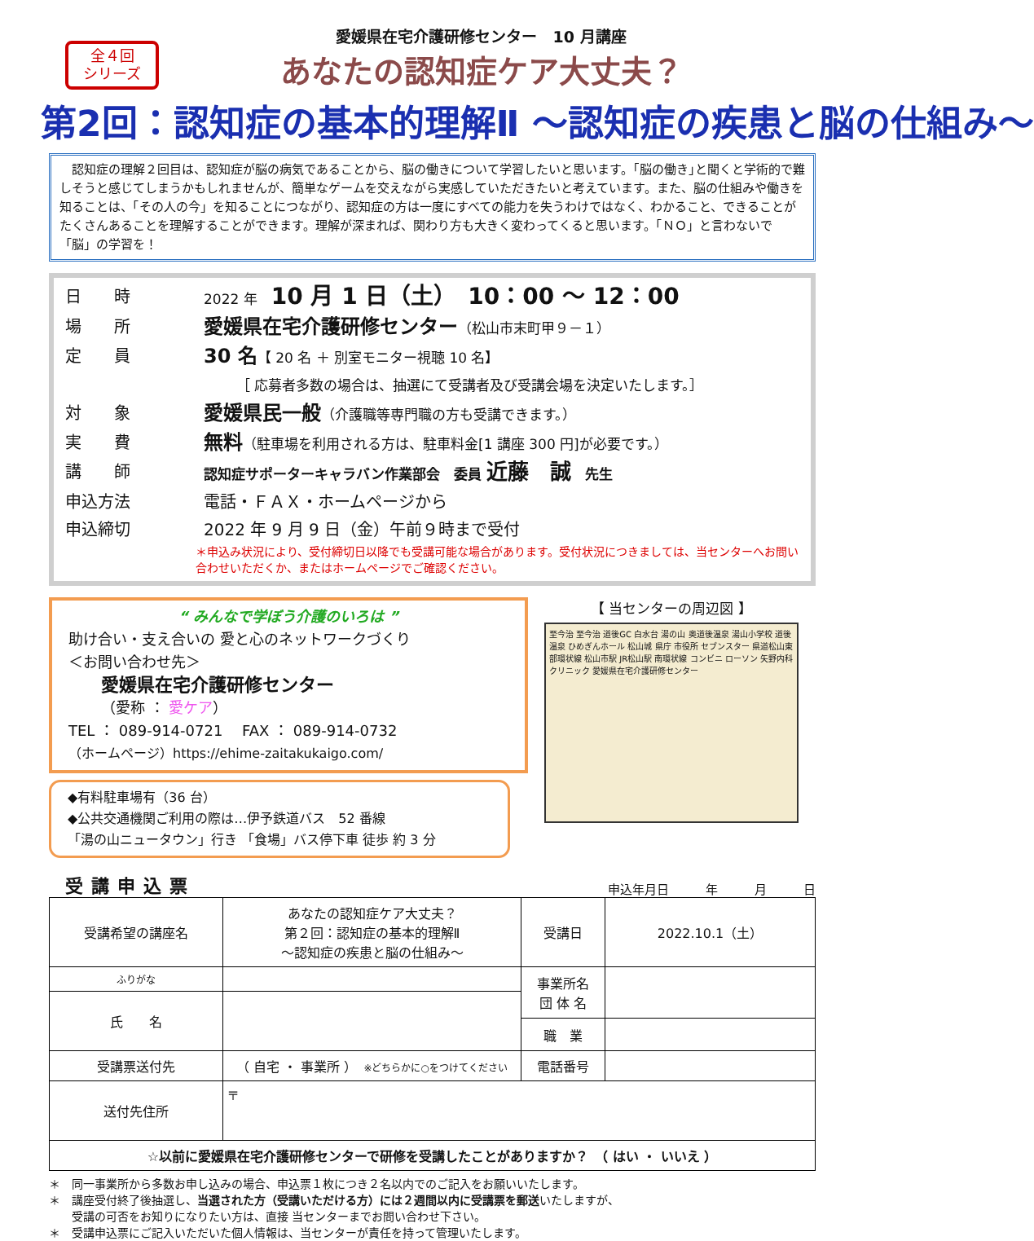全４回
シリーズ
愛媛県在宅介護研修センター　10 月講座
あなたの認知症ケア大丈夫？
第2回：認知症の基本的理解Ⅱ ～認知症の疾患と脳の仕組み～
　認知症の理解２回目は、認知症が脳の病気であることから、脳の働きについて学習したいと思います。｢脳の働き｣と聞くと学術的で難しそうと感じてしまうかもしれませんが、簡単なゲームを交えながら実感していただきたいと考えています。また、脳の仕組みや働きを知ることは、「その人の今」を知ることにつながり、認知症の方は一度にすべての能力を失うわけではなく、わかること、できることがたくさんあることを理解することができます。理解が深まれば、関わり方も大きく変わってくると思います。「ＮＯ」と言わないで「脳」の学習を！
日　　時 2022 年　10 月 1 日（土）　10：00 ～ 12：00
場　　所 愛媛県在宅介護研修センター（松山市末町甲９－１）
定　　員 30 名【 20 名 ＋ 別室モニター視聴 10 名】
［ 応募者多数の場合は、抽選にて受講者及び受講会場を決定いたします。］
対　　象 愛媛県民一般（介護職等専門職の方も受講できます。）
実　　費 無料（駐車場を利用される方は、駐車料金[1 講座 300 円]が必要です。）
講　　師 認知症サポーターキャラバン作業部会　委員 近藤　誠　先生
申込方法 電話・ＦＡＸ・ホームページから
申込締切 2022 年 9 月 9 日（金）午前９時まで受付
＊申込み状況により、受付締切日以降でも受講可能な場合があります。受付状況につきましては、当センターへお問い合わせいただくか、またはホームページでご確認ください。
“ みんなで学ぼう介護のいろは ”
助け合い・支え合いの 愛と心のネットワークづくり
＜お問い合わせ先＞
愛媛県在宅介護研修センター
（愛称 ： 愛ケア）
TEL ： 089-914-0721　 FAX ： 089-914-0732
（ホームページ）https://ehime-zaitakukaigo.com/
◆有料駐車場有（36 台）
◆公共交通機関ご利用の際は…伊予鉄道バス　52 番線
「湯の山ニュータウン」行き 「食場」バス停下車 徒歩 約 3 分
【 当センターの周辺図 】
至今治 至今治 道後GC 白水台 湯の山 奥道後温泉 湯山小学校 道後温泉 ひめぎんホール 松山城 県庁 市役所 セブンスター 県道松山東部環状線 松山市駅 JR松山駅 南環状線 コンビニ ローソン 矢野内科クリニック 愛媛県在宅介護研修センター
受講申込票 申込年月日　　　年　　　月　　　日
| 受講希望の講座名 | あなたの認知症ケア大丈夫？ 第２回：認知症の基本的理解Ⅱ ～認知症の疾患と脳の仕組み～ | 受講日 | 2022.10.1（土） |
| ふりがな | | 事業所名 団 体 名 | |
| 氏 名 | | | |
| | | 職 業 | |
| 受講票送付先 | （ 自宅 ・ 事業所 ） ※どちらかに○をつけてください | 電話番号 | |
| 送付先住所 | 〒 | | |
| ☆以前に愛媛県在宅介護研修センターで研修を受講したことがありますか？ （ はい ・ いいえ ） | | | |
＊　同一事業所から多数お申し込みの場合、申込票１枚につき２名以内でのご記入をお願いいたします。
＊　講座受付終了後抽選し、当選された方（受講いただける方）には２週間以内に受講票を郵送いたしますが、
　　受講の可否をお知りになりたい方は、直接 当センターまでお問い合わせ下さい。
＊　受講申込票にご記入いただいた個人情報は、当センターが責任を持って管理いたします。